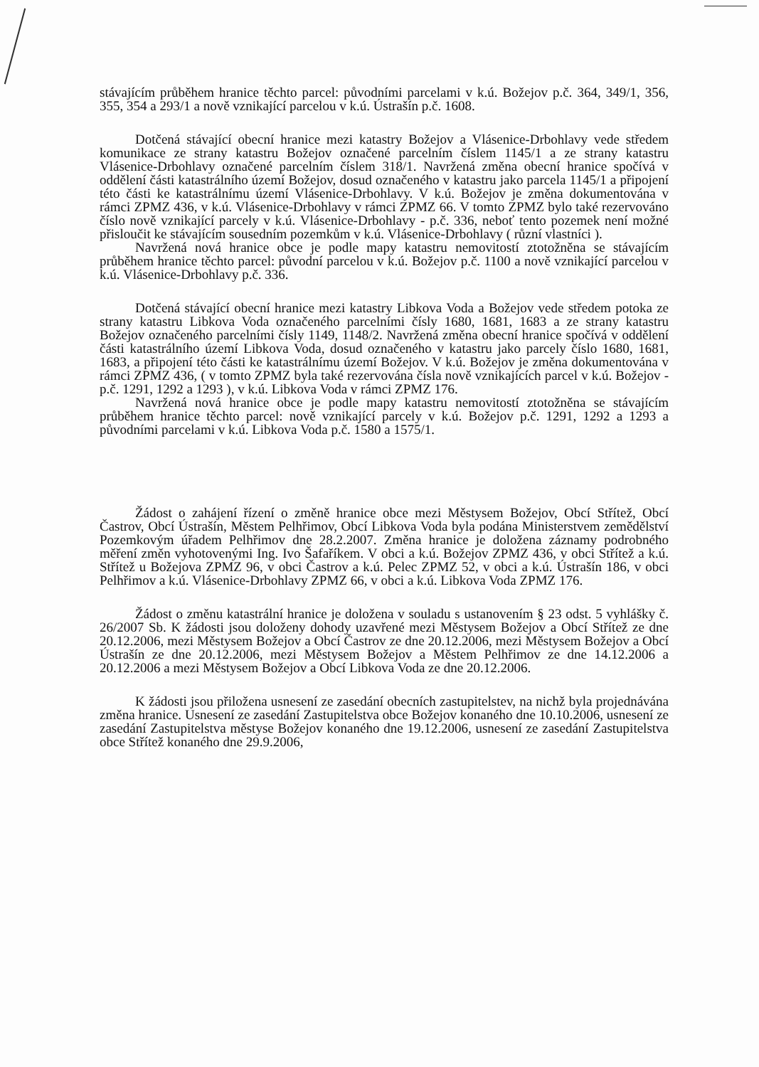stávajícím průběhem hranice těchto parcel: původními parcelami v k.ú. Božejov p.č. 364, 349/1, 356, 355, 354 a 293/1 a nově vznikající parcelou v k.ú. Ústrašín p.č. 1608.
Dotčená stávající obecní hranice mezi katastry Božejov a Vlásenice-Drbohlavy vede středem komunikace ze strany katastru Božejov označené parcelním číslem 1145/1 a ze strany katastru Vlásenice-Drbohlavy označené parcelním číslem 318/1. Navržená změna obecní hranice spočívá v oddělení části katastrálního území Božejov, dosud označeného v katastru jako parcela 1145/1 a připojení této části ke katastrálnímu území Vlásenice-Drbohlavy. V k.ú. Božejov je změna dokumentována v rámci ZPMZ 436, v k.ú. Vlásenice-Drbohlavy v rámci ZPMZ 66. V tomto ZPMZ bylo také rezervováno číslo nově vznikající parcely v k.ú. Vlásenice-Drbohlavy - p.č. 336, neboť tento pozemek není možné přisloučit ke stávajícím sousedním pozemkům v k.ú. Vlásenice-Drbohlavy ( různí vlastníci ).
Navržená nová hranice obce je podle mapy katastru nemovitostí ztotožněna se stávajícím průběhem hranice těchto parcel: původní parcelou v k.ú. Božejov p.č. 1100 a nově vznikající parcelou v k.ú. Vlásenice-Drbohlavy p.č. 336.
Dotčená stávající obecní hranice mezi katastry Libkova Voda a Božejov vede středem potoka ze strany katastru Libkova Voda označeného parcelními čísly 1680, 1681, 1683 a ze strany katastru Božejov označeného parcelními čísly 1149, 1148/2. Navržená změna obecní hranice spočívá v oddělení části katastrálního území Libkova Voda, dosud označeného v katastru jako parcely číslo 1680, 1681, 1683, a připojení této části ke katastrálnímu území Božejov. V k.ú. Božejov je změna dokumentována v rámci ZPMZ 436, ( v tomto ZPMZ byla také rezervována čísla nově vznikajících parcel v k.ú. Božejov - p.č. 1291, 1292 a 1293 ), v k.ú. Libkova Voda v rámci ZPMZ 176.
Navržená nová hranice obce je podle mapy katastru nemovitostí ztotožněna se stávajícím průběhem hranice těchto parcel: nově vznikající parcely v k.ú. Božejov p.č. 1291, 1292 a 1293 a původními parcelami v k.ú. Libkova Voda p.č. 1580 a 1575/1.
Žádost o zahájení řízení o změně hranice obce mezi Městysem Božejov, Obcí Střítež, Obcí Častrov, Obcí Ústrašín, Městem Pelhřimov, Obcí Libkova Voda byla podána Ministerstvem zemědělství Pozemkovým úřadem Pelhřimov dne 28.2.2007. Změna hranice je doložena záznamy podrobného měření změn vyhotovenými Ing. Ivo Šafaříkem. V obci a k.ú. Božejov ZPMZ 436, v obci Střítež a k.ú. Střítež u Božejova ZPMZ 96, v obci Častrov a k.ú. Pelec ZPMZ 52, v obci a k.ú. Ústrašín 186, v obci Pelhřimov a k.ú. Vlásenice-Drbohlavy ZPMZ 66, v obci a k.ú. Libkova Voda ZPMZ 176.
Žádost o změnu katastrální hranice je doložena v souladu s ustanovením § 23 odst. 5 vyhlášky č. 26/2007 Sb. K žádosti jsou doloženy dohody uzavřené mezi Městysem Božejov a Obcí Střítež ze dne 20.12.2006, mezi Městysem Božejov a Obcí Častrov ze dne 20.12.2006, mezi Městysem Božejov a Obcí Ústrašín ze dne 20.12.2006, mezi Městysem Božejov a Městem Pelhřimov ze dne 14.12.2006 a 20.12.2006 a mezi Městysem Božejov a Obcí Libkova Voda ze dne 20.12.2006.
K žádosti jsou přiložena usnesení ze zasedání obecních zastupitelstev, na nichž byla projednávána změna hranice. Usnesení ze zasedání Zastupitelstva obce Božejov konaného dne 10.10.2006, usnesení ze zasedání Zastupitelstva městyse Božejov konaného dne 19.12.2006, usnesení ze zasedání Zastupitelstva obce Střítež konaného dne 29.9.2006,